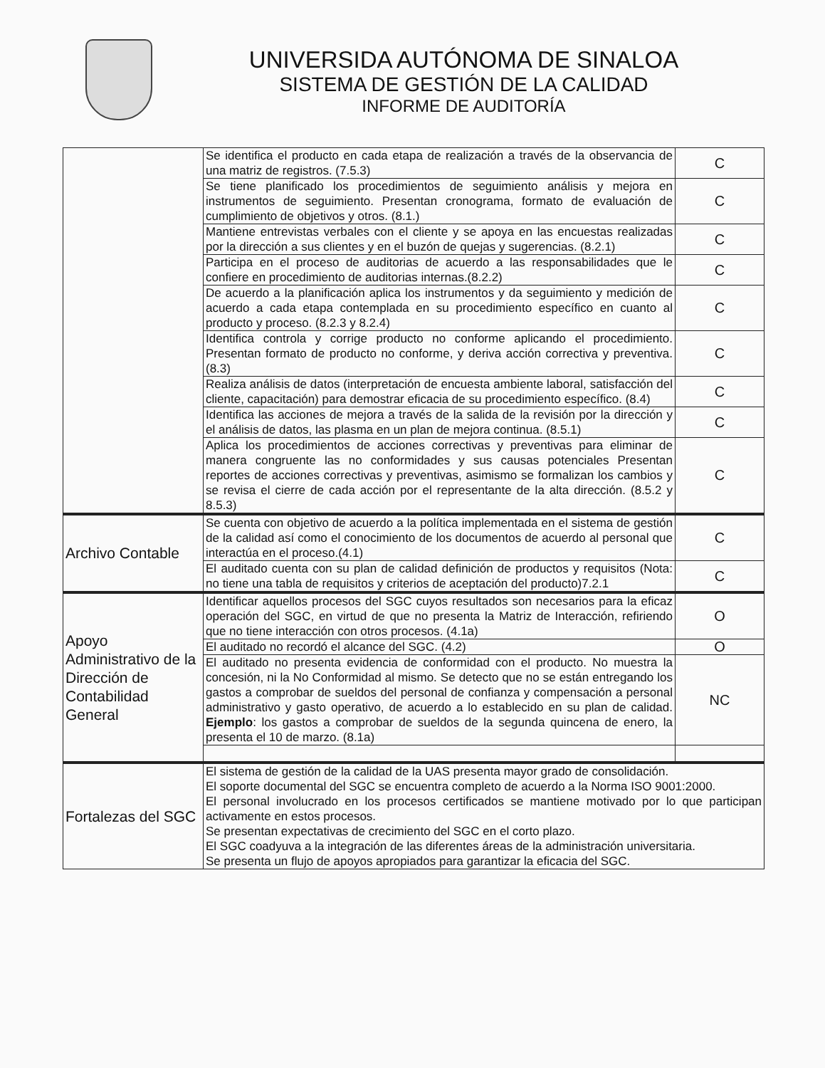UNIVERSIDA AUTÓNOMA DE SINALOA
SISTEMA DE GESTIÓN DE LA CALIDAD
INFORME DE AUDITORÍA
| | Se identifica el producto en cada etapa de realización a través de la observancia de una matriz de registros. (7.5.3) | C |
| | Se tiene planificado los procedimientos de seguimiento análisis y mejora en instrumentos de seguimiento. Presentan cronograma, formato de evaluación de cumplimiento de objetivos y otros. (8.1.) | C |
| | Mantiene entrevistas verbales con el cliente y se apoya en las encuestas realizadas por la dirección a sus clientes y en el buzón de quejas y sugerencias. (8.2.1) | C |
| | Participa en el proceso de auditorias de acuerdo a las responsabilidades que le confiere en procedimiento de auditorias internas.(8.2.2) | C |
| | De acuerdo a la planificación aplica los instrumentos y da seguimiento y medición de acuerdo a cada etapa contemplada en su procedimiento específico en cuanto al producto y proceso. (8.2.3 y 8.2.4) | C |
| | Identifica controla y corrige producto no conforme aplicando el procedimiento. Presentan formato de producto no conforme, y deriva acción correctiva y preventiva. (8.3) | C |
| | Realiza análisis de datos (interpretación de encuesta ambiente laboral, satisfacción del cliente, capacitación) para demostrar eficacia de su procedimiento específico. (8.4) | C |
| | Identifica las acciones de mejora a través de la salida de la revisión por la dirección y el análisis de datos, las plasma en un plan de mejora continua. (8.5.1) | C |
| | Aplica los procedimientos de acciones correctivas y preventivas para eliminar de manera congruente las no conformidades y sus causas potenciales Presentan reportes de acciones correctivas y preventivas, asimismo se formalizan los cambios y se revisa el cierre de cada acción por el representante de la alta dirección. (8.5.2 y 8.5.3) | C |
| Archivo Contable | Se cuenta con objetivo de acuerdo a la política implementada en el sistema de gestión de la calidad así como el conocimiento de los documentos de acuerdo al personal que interactúa en el proceso.(4.1) | C |
| | El auditado cuenta con su plan de calidad definición de productos y requisitos (Nota: no tiene una tabla de requisitos y criterios de aceptación del producto)7.2.1 | C |
| Apoyo Administrativo de la Dirección de Contabilidad General | Identificar aquellos procesos del SGC cuyos resultados son necesarios para la eficaz operación del SGC, en virtud de que no presenta la Matriz de Interacción, refiriendo que no tiene interacción con otros procesos. (4.1a) | O |
| | El auditado no recordó el alcance del SGC. (4.2) | O |
| | El auditado no presenta evidencia de conformidad con el producto. No muestra la concesión, ni la No Conformidad al mismo. Se detecto que no se están entregando los gastos a comprobar de sueldos del personal de confianza y compensación a personal administrativo y gasto operativo, de acuerdo a lo establecido en su plan de calidad. Ejemplo : los gastos a comprobar de sueldos de la segunda quincena de enero, la presenta el 10 de marzo. (8.1a) | NC |
| Fortalezas del SGC | El sistema de gestión de la calidad de la UAS presenta mayor grado de consolidación. El soporte documental del SGC se encuentra completo de acuerdo a la Norma ISO 9001:2000. El personal involucrado en los procesos certificados se mantiene motivado por lo que participan activamente en estos procesos. Se presentan expectativas de crecimiento del SGC en el corto plazo. El SGC coadyuva a la integración de las diferentes áreas de la administración universitaria. Se presenta un flujo de apoyos apropiados para garantizar la eficacia del SGC. | |